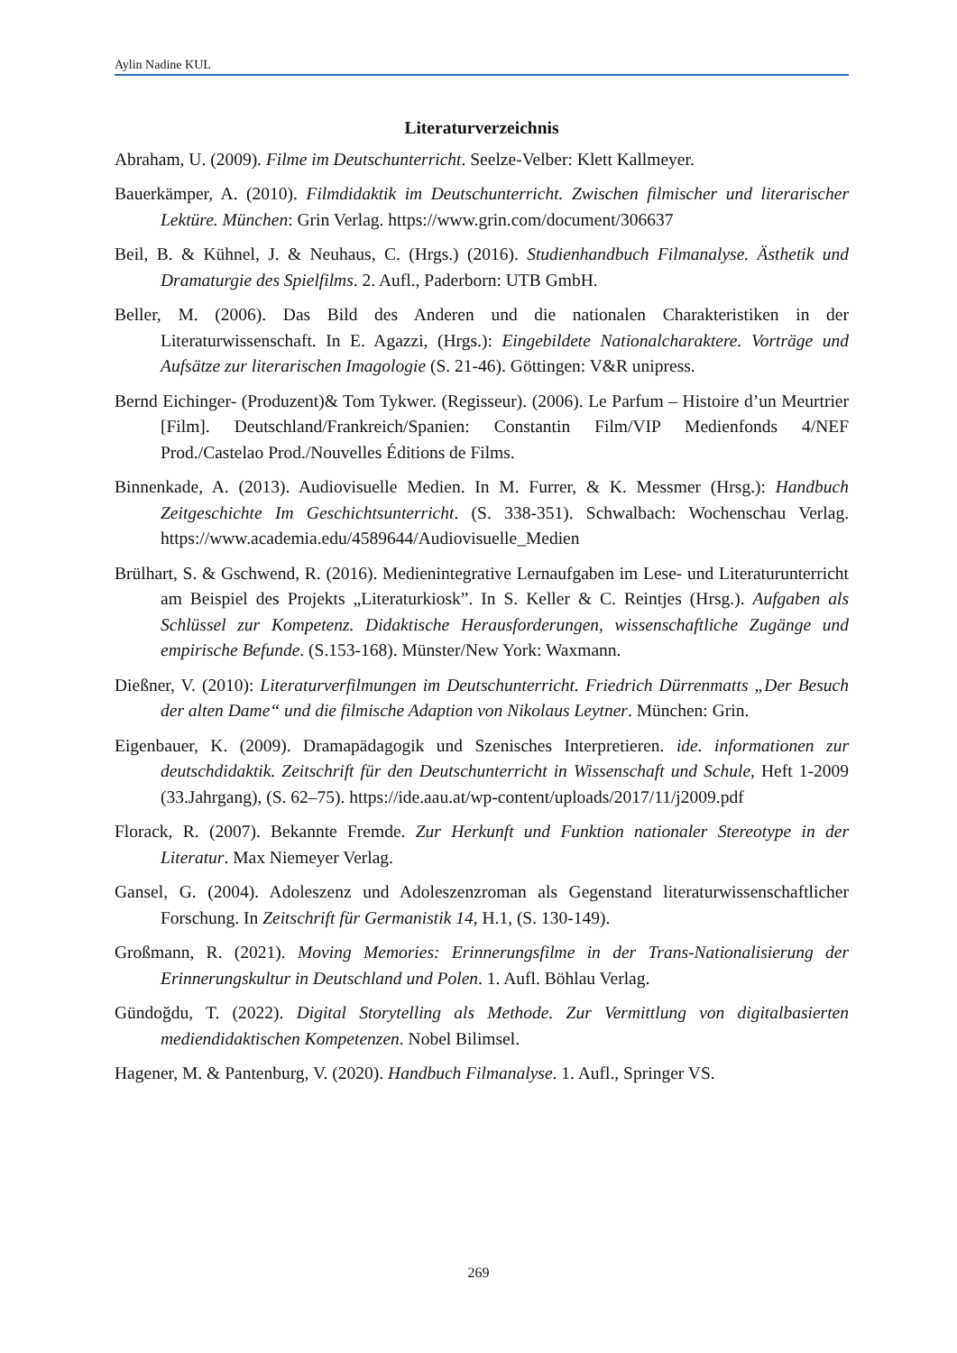Aylin Nadine KUL
Literaturverzeichnis
Abraham, U. (2009). Filme im Deutschunterricht. Seelze-Velber: Klett Kallmeyer.
Bauerkämper, A. (2010). Filmdidaktik im Deutschunterricht. Zwischen filmischer und literarischer Lektüre. München: Grin Verlag. https://www.grin.com/document/306637
Beil, B. & Kühnel, J. & Neuhaus, C. (Hrgs.) (2016). Studienhandbuch Filmanalyse. Ästhetik und Dramaturgie des Spielfilms. 2. Aufl., Paderborn: UTB GmbH.
Beller, M. (2006). Das Bild des Anderen und die nationalen Charakteristiken in der Literaturwissenschaft. In E. Agazzi, (Hrgs.): Eingebildete Nationalcharaktere. Vorträge und Aufsätze zur literarischen Imagologie (S. 21-46). Göttingen: V&R unipress.
Bernd Eichinger- (Produzent)& Tom Tykwer. (Regisseur). (2006). Le Parfum – Histoire d’un Meurtrier [Film]. Deutschland/Frankreich/Spanien: Constantin Film/VIP Medienfonds 4/NEF Prod./Castelao Prod./Nouvelles Éditions de Films.
Binnenkade, A. (2013). Audiovisuelle Medien. In M. Furrer, & K. Messmer (Hrsg.): Handbuch Zeitgeschichte Im Geschichtsunterricht. (S. 338-351). Schwalbach: Wochenschau Verlag. https://www.academia.edu/4589644/Audiovisuelle_Medien
Brülhart, S. & Gschwend, R. (2016). Medienintegrative Lernaufgaben im Lese- und Literaturunterricht am Beispiel des Projekts „Literaturkiosk”. In S. Keller & C. Reintjes (Hrsg.). Aufgaben als Schlüssel zur Kompetenz. Didaktische Herausforderungen, wissenschaftliche Zugänge und empirische Befunde. (S.153-168). Münster/New York: Waxmann.
Dießner, V. (2010): Literaturverfilmungen im Deutschunterricht. Friedrich Dürrenmatts „Der Besuch der alten Dame“ und die filmische Adaption von Nikolaus Leytner. München: Grin.
Eigenbauer, K. (2009). Dramapädagogik und Szenisches Interpretieren. ide. informationen zur deutschdidaktik. Zeitschrift für den Deutschunterricht in Wissenschaft und Schule, Heft 1-2009 (33.Jahrgang), (S. 62–75). https://ide.aau.at/wp-content/uploads/2017/11/j2009.pdf
Florack, R. (2007). Bekannte Fremde. Zur Herkunft und Funktion nationaler Stereotype in der Literatur. Max Niemeyer Verlag.
Gansel, G. (2004). Adoleszenz und Adoleszenzroman als Gegenstand literaturwissenschaftlicher Forschung. In Zeitschrift für Germanistik 14, H.1, (S. 130-149).
Großmann, R. (2021). Moving Memories: Erinnerungsfilme in der Trans-Nationalisierung der Erinnerungskultur in Deutschland und Polen. 1. Aufl. Böhlau Verlag.
Gündoğdu, T. (2022). Digital Storytelling als Methode. Zur Vermittlung von digitalbasierten mediendidaktischen Kompetenzen. Nobel Bilimsel.
Hagener, M. & Pantenburg, V. (2020). Handbuch Filmanalyse. 1. Aufl., Springer VS.
269